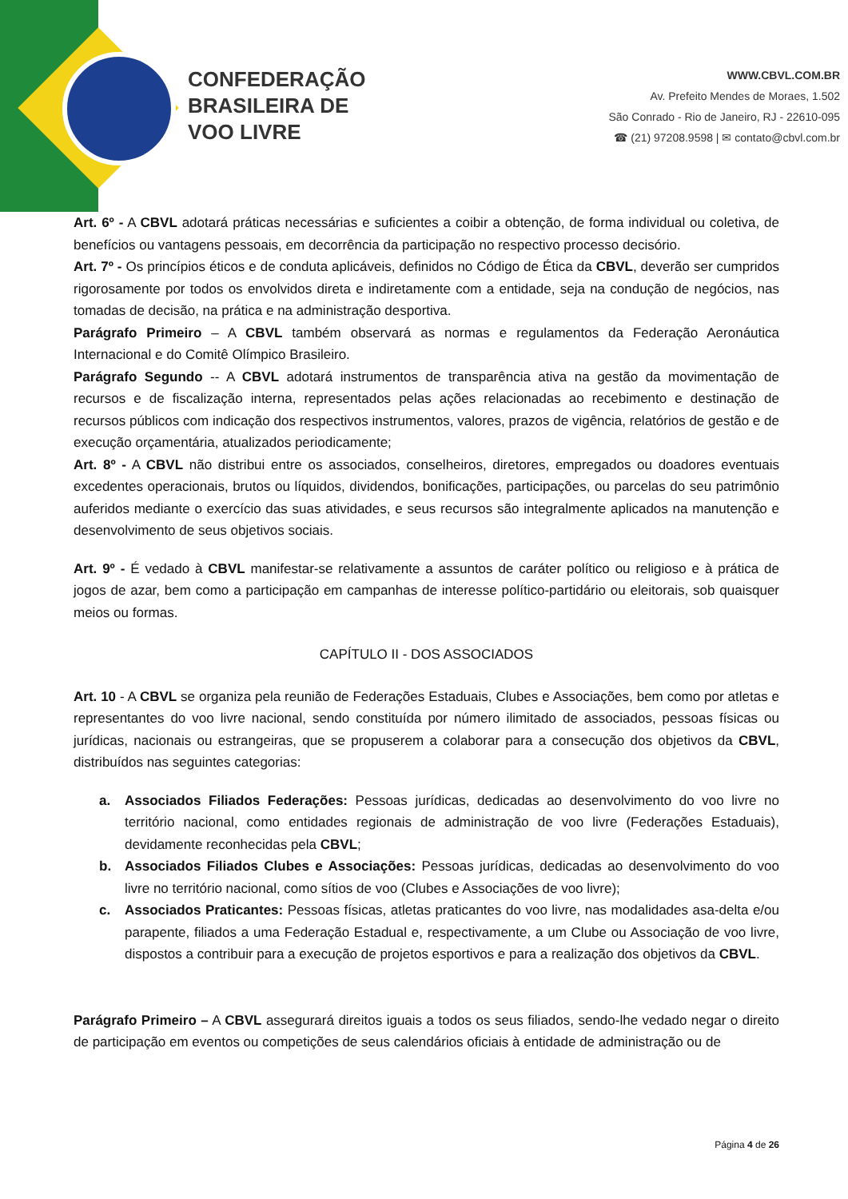CONFEDERAÇÃO
BRASILEIRA DE
VOO LIVRE
WWW.CBVL.COM.BR
Av. Prefeito Mendes de Moraes, 1.502
São Conrado - Rio de Janeiro, RJ - 22610-095
☎ (21) 97208.9598 | ✉ contato@cbvl.com.br
Art. 6º - A CBVL adotará práticas necessárias e suficientes a coibir a obtenção, de forma individual ou coletiva, de benefícios ou vantagens pessoais, em decorrência da participação no respectivo processo decisório.
Art. 7º - Os princípios éticos e de conduta aplicáveis, definidos no Código de Ética da CBVL, deverão ser cumpridos rigorosamente por todos os envolvidos direta e indiretamente com a entidade, seja na condução de negócios, nas tomadas de decisão, na prática e na administração desportiva.
Parágrafo Primeiro – A CBVL também observará as normas e regulamentos da Federação Aeronáutica Internacional e do Comitê Olímpico Brasileiro.
Parágrafo Segundo -- A CBVL adotará instrumentos de transparência ativa na gestão da movimentação de recursos e de fiscalização interna, representados pelas ações relacionadas ao recebimento e destinação de recursos públicos com indicação dos respectivos instrumentos, valores, prazos de vigência, relatórios de gestão e de execução orçamentária, atualizados periodicamente;
Art. 8º - A CBVL não distribui entre os associados, conselheiros, diretores, empregados ou doadores eventuais excedentes operacionais, brutos ou líquidos, dividendos, bonificações, participações, ou parcelas do seu patrimônio auferidos mediante o exercício das suas atividades, e seus recursos são integralmente aplicados na manutenção e desenvolvimento de seus objetivos sociais.
Art. 9º - É vedado à CBVL manifestar-se relativamente a assuntos de caráter político ou religioso e à prática de jogos de azar, bem como a participação em campanhas de interesse político-partidário ou eleitorais, sob quaisquer meios ou formas.
CAPÍTULO II - DOS ASSOCIADOS
Art. 10 - A CBVL se organiza pela reunião de Federações Estaduais, Clubes e Associações, bem como por atletas e representantes do voo livre nacional, sendo constituída por número ilimitado de associados, pessoas físicas ou jurídicas, nacionais ou estrangeiras, que se propuserem a colaborar para a consecução dos objetivos da CBVL, distribuídos nas seguintes categorias:
a. Associados Filiados Federações: Pessoas jurídicas, dedicadas ao desenvolvimento do voo livre no território nacional, como entidades regionais de administração de voo livre (Federações Estaduais), devidamente reconhecidas pela CBVL;
b. Associados Filiados Clubes e Associações: Pessoas jurídicas, dedicadas ao desenvolvimento do voo livre no território nacional, como sítios de voo (Clubes e Associações de voo livre);
c. Associados Praticantes: Pessoas físicas, atletas praticantes do voo livre, nas modalidades asa-delta e/ou parapente, filiados a uma Federação Estadual e, respectivamente, a um Clube ou Associação de voo livre, dispostos a contribuir para a execução de projetos esportivos e para a realização dos objetivos da CBVL.
Parágrafo Primeiro – A CBVL assegurará direitos iguais a todos os seus filiados, sendo-lhe vedado negar o direito de participação em eventos ou competições de seus calendários oficiais à entidade de administração ou de
Página 4 de 26